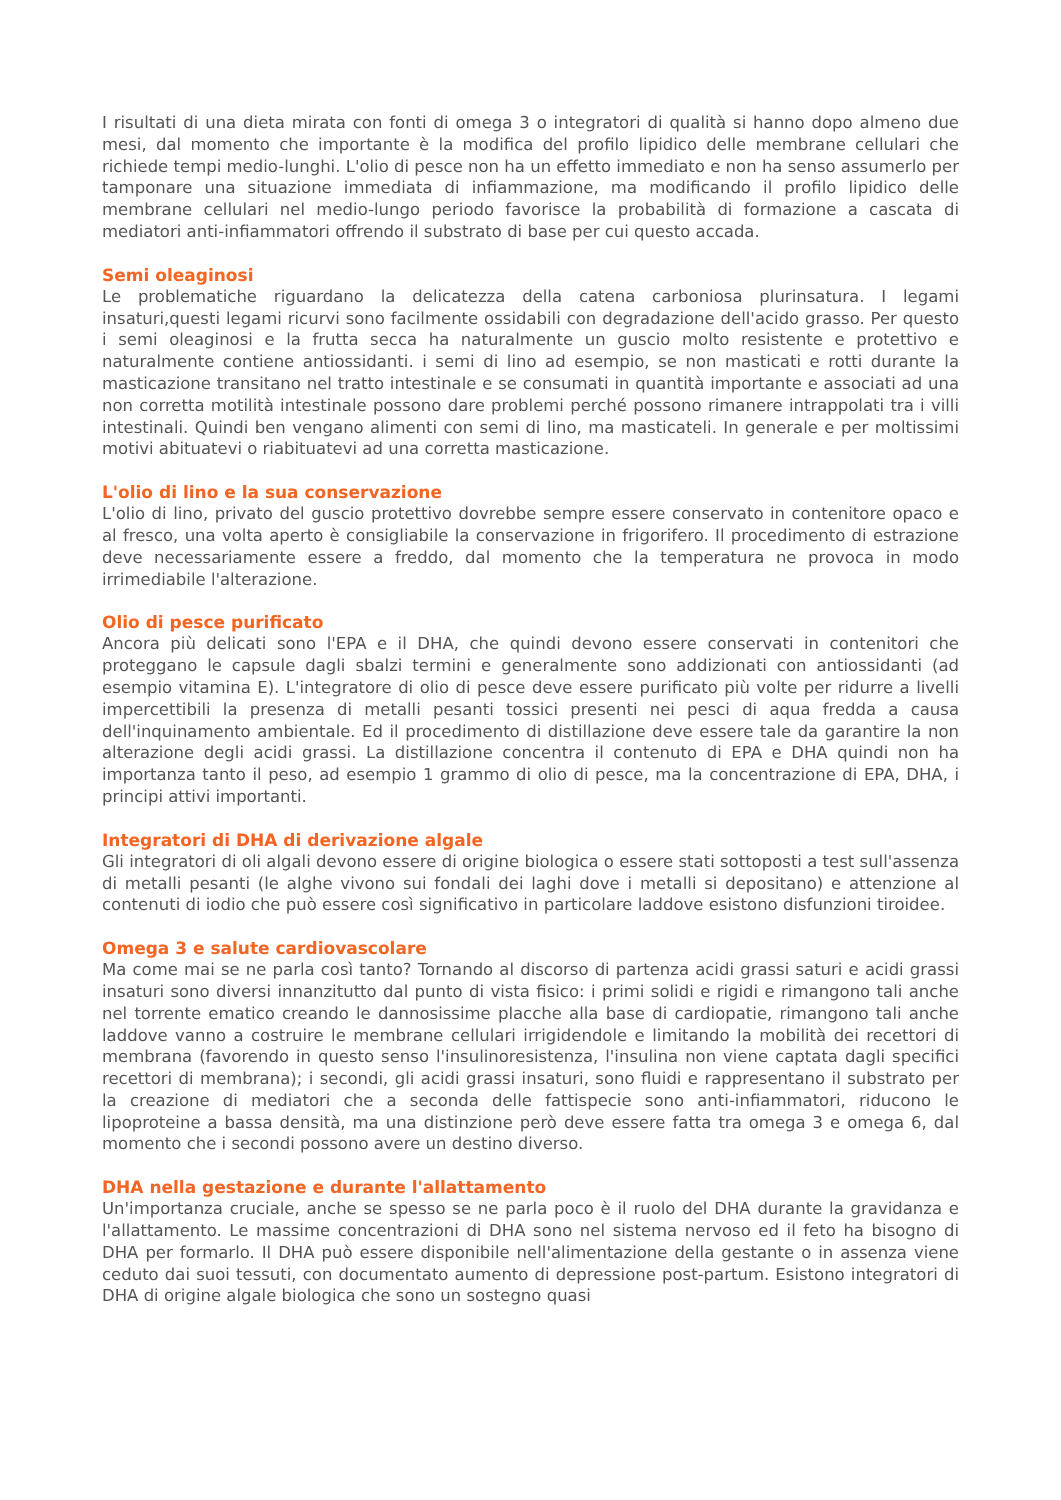I risultati di una dieta mirata con fonti di omega 3 o integratori di qualità si hanno dopo almeno due mesi, dal momento che importante è la modifica del profilo lipidico delle membrane cellulari che richiede tempi medio-lunghi. L'olio di pesce non ha un effetto immediato e non ha senso assumerlo per tamponare una situazione immediata di infiammazione, ma modificando il profilo lipidico delle membrane cellulari nel medio-lungo periodo favorisce la probabilità di formazione a cascata di mediatori anti-infiammatori offrendo il substrato di base per cui questo accada.
Semi oleaginosi
Le problematiche riguardano la delicatezza della catena carboniosa plurinsatura. I legami insaturi,questi legami ricurvi sono facilmente ossidabili con degradazione dell'acido grasso. Per questo i semi oleaginosi e la frutta secca ha naturalmente un guscio molto resistente e protettivo e naturalmente contiene antiossidanti. i semi di lino ad esempio, se non masticati e rotti durante la masticazione transitano nel tratto intestinale e se consumati in quantità importante e associati ad una non corretta motilità intestinale possono dare problemi perché possono rimanere intrappolati tra i villi intestinali. Quindi ben vengano alimenti con semi di lino, ma masticateli. In generale e per moltissimi motivi abituatevi o riabituatevi ad una corretta masticazione.
L'olio di lino e la sua conservazione
L'olio di lino, privato del guscio protettivo dovrebbe sempre essere conservato in contenitore opaco e al fresco, una volta aperto è consigliabile la conservazione in frigorifero. Il procedimento di estrazione deve necessariamente essere a freddo, dal momento che la temperatura ne provoca in modo irrimediabile l'alterazione.
Olio di pesce purificato
Ancora più delicati sono l'EPA e il DHA, che quindi devono essere conservati in contenitori che proteggano le capsule dagli sbalzi termini e generalmente sono addizionati con antiossidanti (ad esempio vitamina E). L'integratore di olio di pesce deve essere purificato più volte per ridurre a livelli impercettibili la presenza di metalli pesanti tossici presenti nei pesci di aqua fredda a causa dell'inquinamento ambientale. Ed il procedimento di distillazione deve essere tale da garantire la non alterazione degli acidi grassi. La distillazione concentra il contenuto di EPA e DHA quindi non ha importanza tanto il peso, ad esempio 1 grammo di olio di pesce, ma la concentrazione di EPA, DHA, i principi attivi importanti.
Integratori di DHA di derivazione algale
Gli integratori di oli algali devono essere di origine biologica o essere stati sottoposti a test sull'assenza di metalli pesanti (le alghe vivono sui fondali dei laghi dove i metalli si depositano) e attenzione al contenuti di iodio che può essere così significativo in particolare laddove esistono disfunzioni tiroidee.
Omega 3 e salute cardiovascolare
Ma come mai se ne parla così tanto? Tornando al discorso di partenza acidi grassi saturi e acidi grassi insaturi sono diversi innanzitutto dal punto di vista fisico: i primi solidi e rigidi e rimangono tali anche nel torrente ematico creando le dannosissime placche alla base di cardiopatie, rimangono tali anche laddove vanno a costruire le membrane cellulari irrigidendole e limitando la mobilità dei recettori di membrana (favorendo in questo senso l'insulinoresistenza, l'insulina non viene captata dagli specifici recettori di membrana); i secondi, gli acidi grassi insaturi, sono fluidi e rappresentano il substrato per la creazione di mediatori che a seconda delle fattispecie sono anti-infiammatori, riducono le lipoproteine a bassa densità, ma una distinzione però deve essere fatta tra omega 3 e omega 6, dal momento che i secondi possono avere un destino diverso.
DHA nella gestazione e durante l'allattamento
Un'importanza cruciale, anche se spesso se ne parla poco è il ruolo del DHA durante la gravidanza e l'allattamento. Le massime concentrazioni di DHA sono nel sistema nervoso ed il feto ha bisogno di DHA per formarlo. Il DHA può essere disponibile nell'alimentazione della gestante o in assenza viene ceduto dai suoi tessuti, con documentato aumento di depressione post-partum. Esistono integratori di DHA di origine algale biologica che sono un sostegno quasi